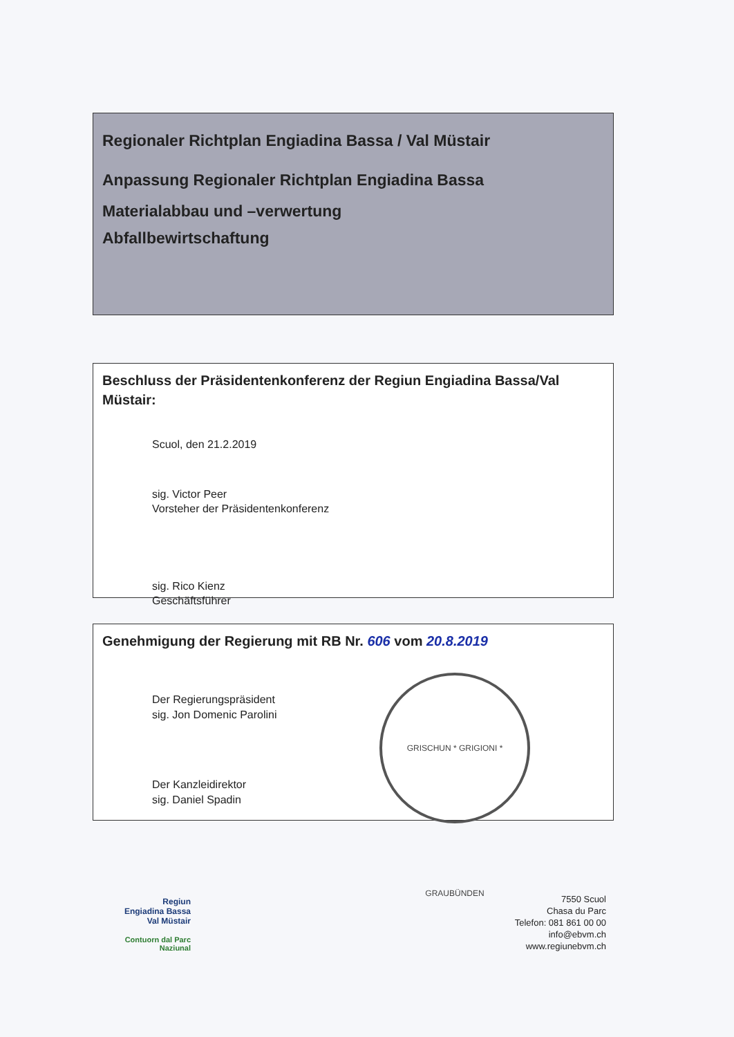Regionaler Richtplan Engiadina Bassa / Val Müstair
Anpassung Regionaler Richtplan Engiadina Bassa
Materialabbau und –verwertung
Abfallbewirtschaftung
Beschluss der Präsidentenkonferenz der Regiun Engiadina Bassa/Val Müstair:
Scuol, den 21.2.2019
sig. Victor Peer
Vorsteher der Präsidentenkonferenz
sig. Rico Kienz
Geschäftsführer
Genehmigung der Regierung mit RB Nr. 606 vom 20.8.2019
Der Regierungspräsident
sig. Jon Domenic Parolini
Der Kanzleidirektor
sig. Daniel Spadin
GRISCHUN * GRIGIONI * GRAUBÜNDEN
Regiun
Engiadina Bassa
Val Müstair
Contuorn dal Parc Naziunal
7550 Scuol
Chasa du Parc
Telefon: 081 861 00 00
info@ebvm.ch
www.regiunebvm.ch